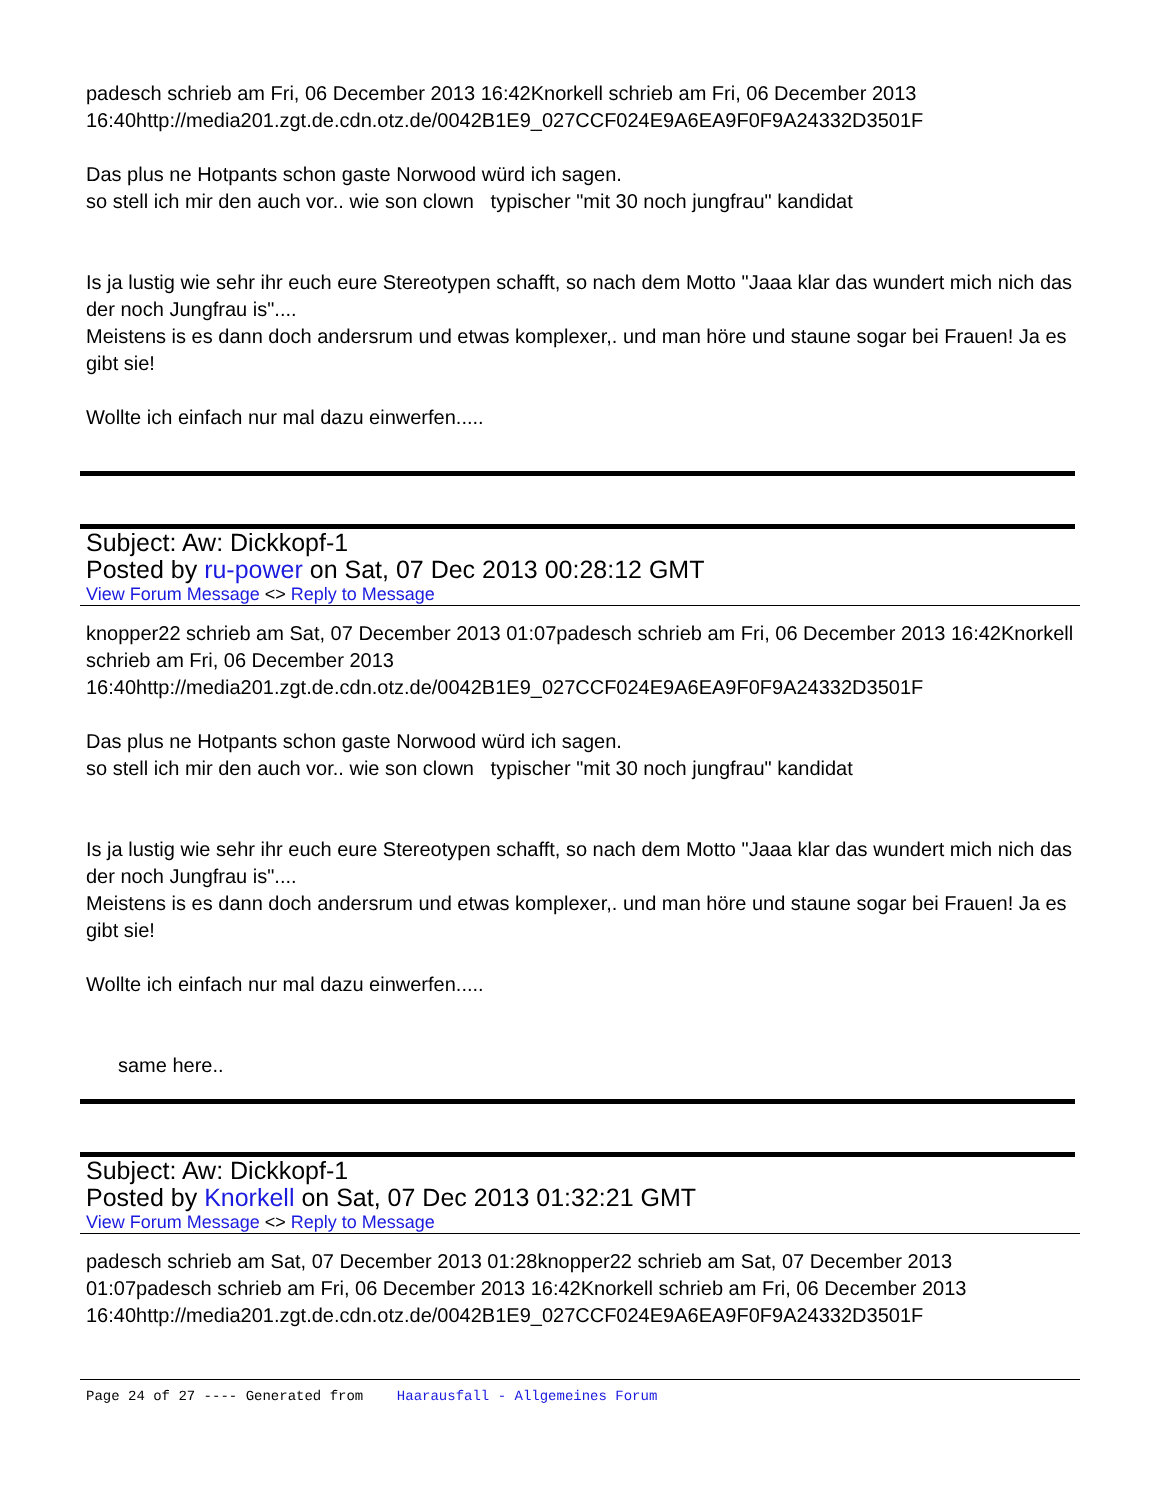padesch schrieb am Fri, 06 December 2013 16:42Knorkell schrieb am Fri, 06 December 2013 16:40http://media201.zgt.de.cdn.otz.de/0042B1E9_027CCF024E9A6EA9F0F9A24332D3501F
Das plus ne Hotpants schon gaste Norwood würd ich sagen.
so stell ich mir den auch vor.. wie son clown typischer "mit 30 noch jungfrau" kandidat
Is ja lustig wie sehr ihr euch eure Stereotypen schafft, so nach dem Motto "Jaaa klar das wundert mich nich das der noch Jungfrau is"....
Meistens is es dann doch andersrum und etwas komplexer,. und man höre und staune sogar bei Frauen! Ja es gibt sie!
Wollte ich einfach nur mal dazu einwerfen.....
Subject: Aw: Dickkopf-1
Posted by ru-power on Sat, 07 Dec 2013 00:28:12 GMT
View Forum Message <> Reply to Message
knopper22 schrieb am Sat, 07 December 2013 01:07padesch schrieb am Fri, 06 December 2013 16:42Knorkell schrieb am Fri, 06 December 2013
16:40http://media201.zgt.de.cdn.otz.de/0042B1E9_027CCF024E9A6EA9F0F9A24332D3501F
Das plus ne Hotpants schon gaste Norwood würd ich sagen.
so stell ich mir den auch vor.. wie son clown typischer "mit 30 noch jungfrau" kandidat
Is ja lustig wie sehr ihr euch eure Stereotypen schafft, so nach dem Motto "Jaaa klar das wundert mich nich das der noch Jungfrau is"....
Meistens is es dann doch andersrum und etwas komplexer,. und man höre und staune sogar bei Frauen! Ja es gibt sie!
Wollte ich einfach nur mal dazu einwerfen.....
same here..
Subject: Aw: Dickkopf-1
Posted by Knorkell on Sat, 07 Dec 2013 01:32:21 GMT
View Forum Message <> Reply to Message
padesch schrieb am Sat, 07 December 2013 01:28knopper22 schrieb am Sat, 07 December 2013 01:07padesch schrieb am Fri, 06 December 2013 16:42Knorkell schrieb am Fri, 06 December 2013
16:40http://media201.zgt.de.cdn.otz.de/0042B1E9_027CCF024E9A6EA9F0F9A24332D3501F
Page 24 of 27 ---- Generated from Haarausfall - Allgemeines Forum